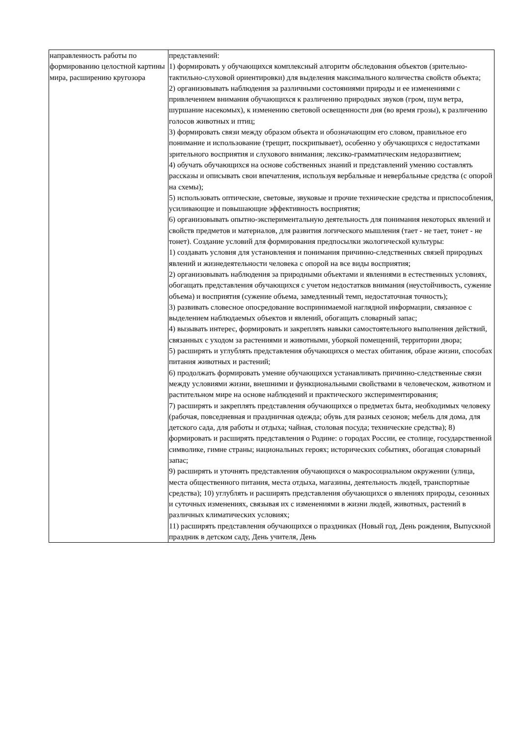| направленность работы по формированию целостной картины мира, расширению кругозора | представлений: 1) формировать у обучающихся комплексный алгоритм обследования объектов (зрительно-тактильно-слуховой ориентировки) для выделения максимального количества свойств объекта; 2) организовывать наблюдения за различными состояниями природы и ее изменениями с привлечением внимания обучающихся к различению природных звуков (гром, шум ветра, шуршание насекомых), к изменению световой освещенности дня (во время грозы), к различению голосов животных и птиц; 3) формировать связи между образом объекта и обозначающим его словом, правильное его понимание и использование (трещит, поскрипывает), особенно у обучающихся с недостатками зрительного восприятия и слухового внимания; лексико-грамматическим недоразвитием; 4) обучать обучающихся на основе собственных знаний и представлений умению составлять рассказы и описывать свои впечатления, используя вербальные и невербальные средства (с опорой на схемы); 5) использовать оптические, световые, звуковые и прочие технические средства и приспособления, усиливающие и повышающие эффективность восприятия; 6) организовывать опытно-экспериментальную деятельность для понимания некоторых явлений и свойств предметов и материалов, для развития логического мышления (тает - не тает, тонет - не тонет). Создание условий для формирования предпосылки экологической культуры: 1) создавать условия для установления и понимания причинно-следственных связей природных явлений и жизнедеятельности человека с опорой на все виды восприятия; 2) организовывать наблюдения за природными объектами и явлениями в естественных условиях, обогащать представления обучающихся с учетом недостатков внимания (неустойчивость, сужение объема) и восприятия (сужение объема, замедленный темп, недостаточная точность); 3) развивать словесное опосредование воспринимаемой наглядной информации, связанное с выделением наблюдаемых объектов и явлений, обогащать словарный запас; 4) вызывать интерес, формировать и закреплять навыки самостоятельного выполнения действий, связанных с уходом за растениями и животными, уборкой помещений, территории двора; 5) расширять и углублять представления обучающихся о местах обитания, образе жизни, способах питания животных и растений; 6) продолжать формировать умение обучающихся устанавливать причинно-следственные связи между условиями жизни, внешними и функциональными свойствами в человеческом, животном и растительном мире на основе наблюдений и практического экспериментирования; 7) расширять и закреплять представления обучающихся о предметах быта, необходимых человеку (рабочая, повседневная и праздничная одежда; обувь для разных сезонов; мебель для дома, для детского сада, для работы и отдыха; чайная, столовая посуда; технические средства); 8) формировать и расширять представления о Родине: о городах России, ее столице, государственной символике, гимне страны; национальных героях; исторических событиях, обогащая словарный запас; 9) расширять и уточнять представления обучающихся о макросоциальном окружении (улица, места общественного питания, места отдыха, магазины, деятельность людей, транспортные средства); 10) углублять и расширять представления обучающихся о явлениях природы, сезонных и суточных изменениях, связывая их с изменениями в жизни людей, животных, растений в различных климатических условиях; 11) расширять представления обучающихся о праздниках (Новый год, День рождения, Выпускной праздник в детском саду, День учителя, День |